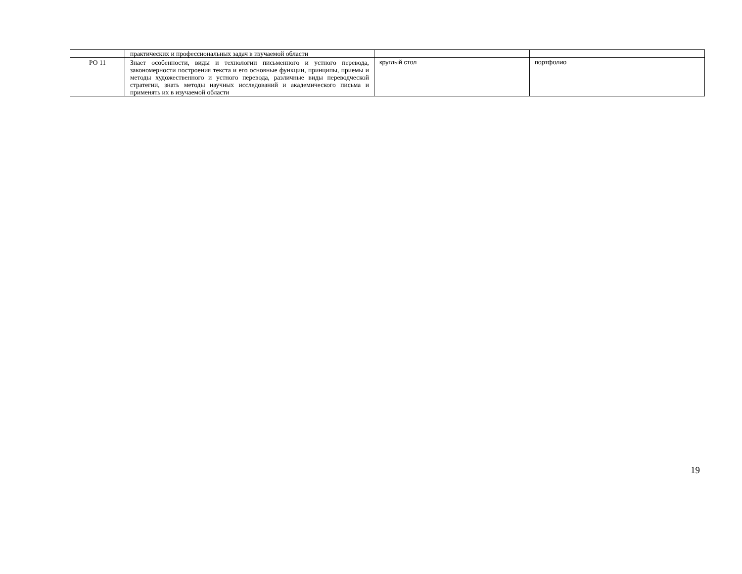| | практических и профессиональных задач в изучаемой области | | |
| РО 11 | Знает особенности, виды и технологии письменного и устного перевода, закономерности построения текста и его основные функции, принципы, приемы и методы художественного и устного перевода, различные виды переводческой стратегии, знать методы научных исследований и академического письма и применять их в изучаемой области | круглый стол | портфолио |
19